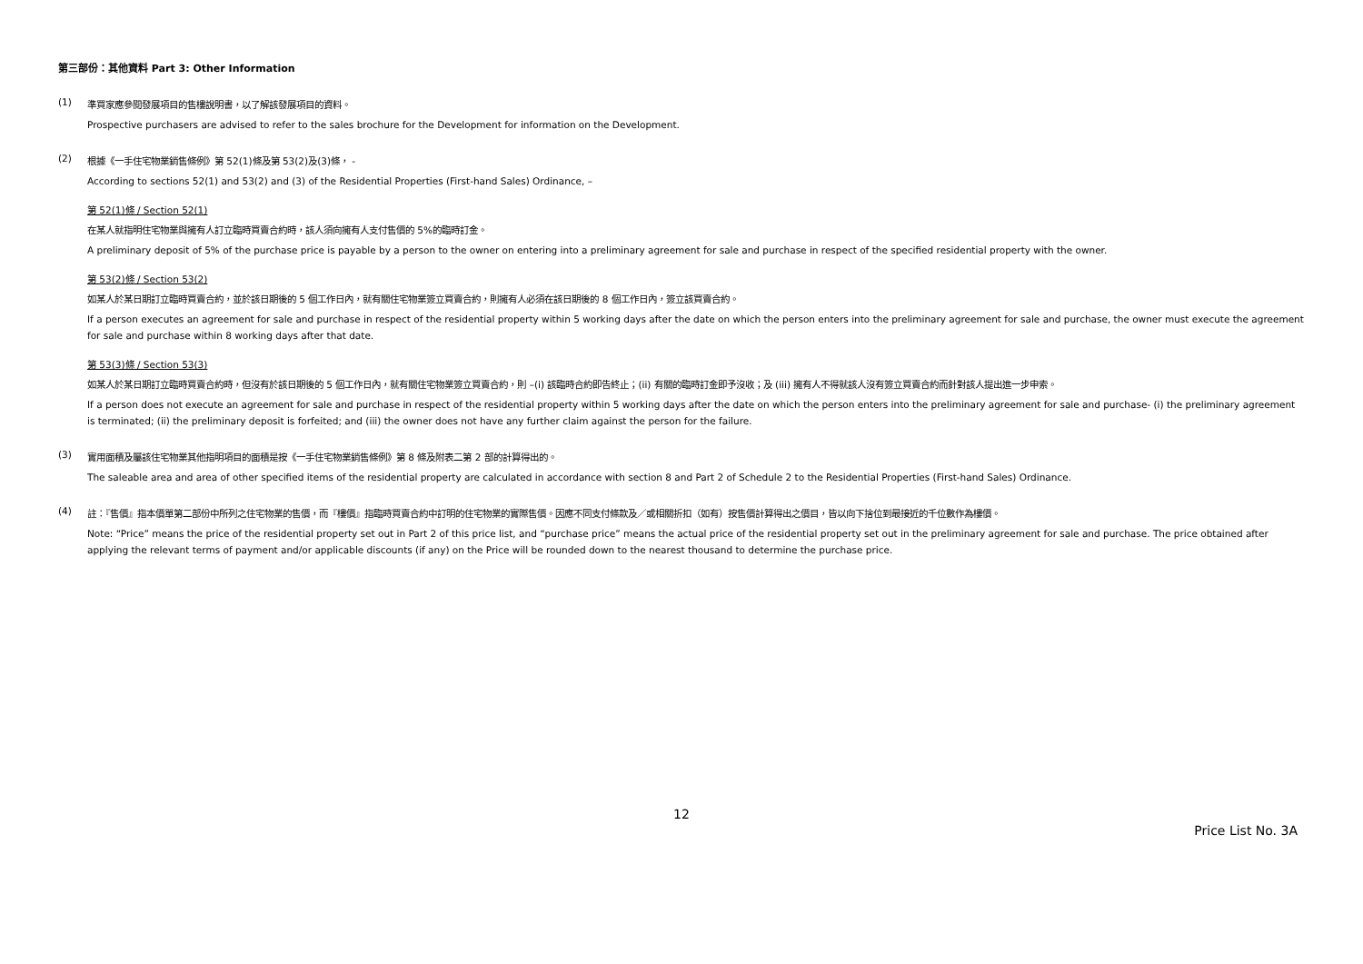第三部份：其他資料 Part 3: Other Information
(1)
準買家應參閱發展項目的售樓說明書，以了解該發展項目的資料。
Prospective purchasers are advised to refer to the sales brochure for the Development for information on the Development.
(2)
根據《一手住宅物業銷售條例》第 52(1)條及第 53(2)及(3)條， -
According to sections 52(1) and 53(2) and (3) of the Residential Properties (First-hand Sales) Ordinance, –
第 52(1)條 / Section 52(1)
在某人就指明住宅物業與擁有人訂立臨時買賣合約時，該人須向擁有人支付售價的 5%的臨時訂金。
A preliminary deposit of 5% of the purchase price is payable by a person to the owner on entering into a preliminary agreement for sale and purchase in respect of the specified residential property with the owner.
第 53(2)條 / Section 53(2)
如某人於某日期訂立臨時買賣合約，並於該日期後的 5 個工作日內，就有關住宅物業簽立買賣合約，則擁有人必須在該日期後的 8 個工作日內，簽立該買賣合約。
If a person executes an agreement for sale and purchase in respect of the residential property within 5 working days after the date on which the person enters into the preliminary agreement for sale and purchase, the owner must execute the agreement for sale and purchase within 8 working days after that date.
第 53(3)條 / Section 53(3)
如某人於某日期訂立臨時買賣合約時，但沒有於該日期後的 5 個工作日內，就有關住宅物業簽立買賣合約，則 –(i) 該臨時合約即告終止；(ii) 有關的臨時訂金即予沒收；及 (iii) 擁有人不得就該人沒有簽立買賣合約而針對該人提出進一步申索。
If a person does not execute an agreement for sale and purchase in respect of the residential property within 5 working days after the date on which the person enters into the preliminary agreement for sale and purchase- (i) the preliminary agreement is terminated; (ii) the preliminary deposit is forfeited; and (iii) the owner does not have any further claim against the person for the failure.
(3)
實用面積及屬該住宅物業其他指明項目的面積是按《一手住宅物業銷售條例》第 8 條及附表二第 2 部的計算得出的。
The saleable area and area of other specified items of the residential property are calculated in accordance with section 8 and Part 2 of Schedule 2 to the Residential Properties (First-hand Sales) Ordinance.
(4)
註：『售價』指本價單第二部份中所列之住宅物業的售價，而『樓價』指臨時買賣合約中訂明的住宅物業的實際售價。因應不同支付條款及／或相關折扣（如有）按售價計算得出之價目，皆以向下捨位到最接近的千位數作為樓價。
Note: “Price” means the price of the residential property set out in Part 2 of this price list, and “purchase price” means the actual price of the residential property set out in the preliminary agreement for sale and purchase. The price obtained after applying the relevant terms of payment and/or applicable discounts (if any) on the Price will be rounded down to the nearest thousand to determine the purchase price.
12
Price List No. 3A